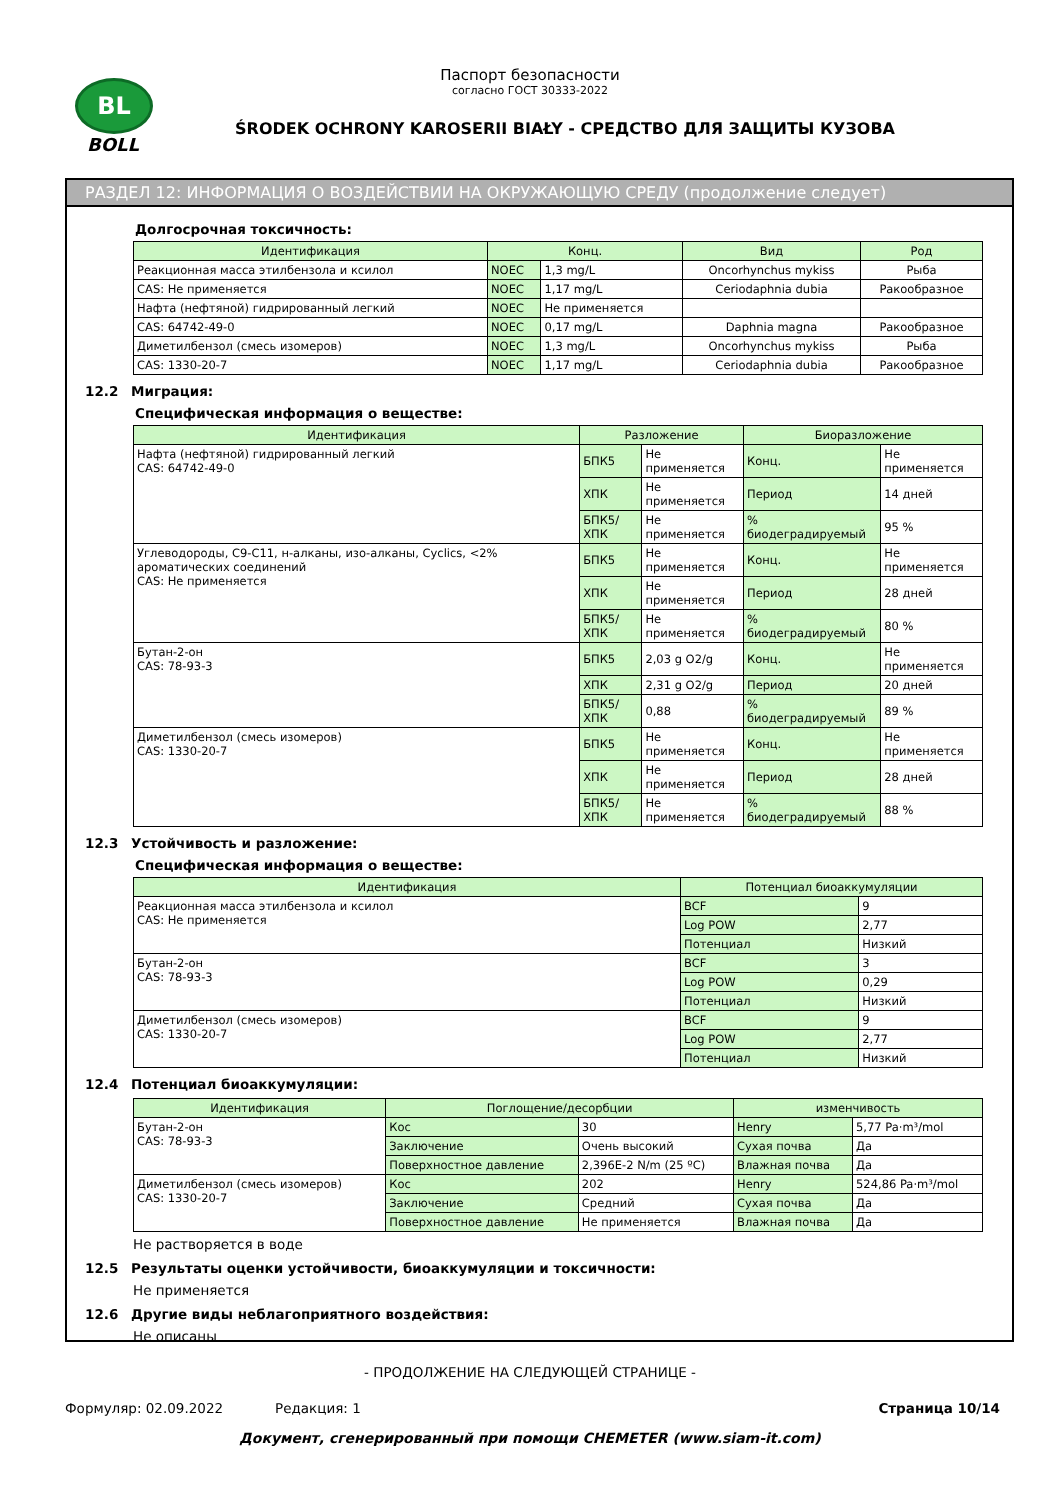BL
BOLL
Паспорт безопасности
согласно ГОСТ 30333-2022
ŚRODEK OCHRONY KAROSERII BIAŁY - СРЕДСТВО ДЛЯ ЗАЩИТЫ КУЗОВА
РАЗДЕЛ 12: ИНФОРМАЦИЯ О ВОЗДЕЙСТВИИ НА ОКРУЖАЮЩУЮ СРЕДУ (продолжение следует)
Долгосрочная токсичность:
| Идентификация | Конц. | | Вид | Род |
| --- | --- | --- | --- | --- |
| Реакционная масса этилбензола и ксилол | NOEC | 1,3 mg/L | Oncorhynchus mykiss | Рыба |
| CAS: Не применяется | NOEC | 1,17 mg/L | Ceriodaphnia dubia | Ракообразное |
| Нафта (нефтяной) гидрированный легкий | NOEC | Не применяется | | |
| CAS: 64742-49-0 | NOEC | 0,17 mg/L | Daphnia magna | Ракообразное |
| Диметилбензол (смесь изомеров) | NOEC | 1,3 mg/L | Oncorhynchus mykiss | Рыба |
| CAS: 1330-20-7 | NOEC | 1,17 mg/L | Ceriodaphnia dubia | Ракообразное |
12.2 Миграция:
Специфическая информация о веществе:
| Идентификация | Разложение | | Биоразложение | |
| --- | --- | --- | --- | --- |
| Нафта (нефтяной) гидрированный легкий CAS: 64742-49-0 | БПК5 | Не применяется | Конц. | Не применяется |
| | ХПК | Не применяется | Период | 14 дней |
| | БПК5/ХПК | Не применяется | % биодеградируемый | 95 % |
| Углеводороды, C9-C11, н-алканы, изо-алканы, Cyclics, <2% ароматических соединений CAS: Не применяется | БПК5 | Не применяется | Конц. | Не применяется |
| | ХПК | Не применяется | Период | 28 дней |
| | БПК5/ХПК | Не применяется | % биодеградируемый | 80 % |
| Бутан-2-он CAS: 78-93-3 | БПК5 | 2,03 g O2/g | Конц. | Не применяется |
| | ХПК | 2,31 g O2/g | Период | 20 дней |
| | БПК5/ХПК | 0,88 | % биодеградируемый | 89 % |
| Диметилбензол (смесь изомеров) CAS: 1330-20-7 | БПК5 | Не применяется | Конц. | Не применяется |
| | ХПК | Не применяется | Период | 28 дней |
| | БПК5/ХПК | Не применяется | % биодеградируемый | 88 % |
12.3 Устойчивость и разложение:
Специфическая информация о веществе:
| Идентификация | Потенциал биоаккумуляции | |
| --- | --- | --- |
| Реакционная масса этилбензола и ксилол CAS: Не применяется | BCF | 9 |
| | Log POW | 2,77 |
| | Потенциал | Низкий |
| Бутан-2-он CAS: 78-93-3 | BCF | 3 |
| | Log POW | 0,29 |
| | Потенциал | Низкий |
| Диметилбензол (смесь изомеров) CAS: 1330-20-7 | BCF | 9 |
| | Log POW | 2,77 |
| | Потенциал | Низкий |
12.4 Потенциал биоаккумуляции:
| Идентификация | Поглощение/десорбции | | изменчивость | |
| --- | --- | --- | --- | --- |
| Бутан-2-он CAS: 78-93-3 | Кос | 30 | Henry | 5,77 Pa·m³/mol |
| | Заключение | Очень высокий | Сухая почва | Да |
| | Поверхностное давление | 2,396E-2 N/m (25 ºC) | Влажная почва | Да |
| Диметилбензол (смесь изомеров) CAS: 1330-20-7 | Кос | 202 | Henry | 524,86 Pa·m³/mol |
| | Заключение | Средний | Сухая почва | Да |
| | Поверхностное давление | Не применяется | Влажная почва | Да |
Не растворяется в воде
12.5 Результаты оценки устойчивости, биоаккумуляции и токсичности:
Не применяется
12.6 Другие виды неблагоприятного воздействия:
Не описаны
- ПРОДОЛЖЕНИЕ НА СЛЕДУЮЩЕЙ СТРАНИЦЕ -
Формуляр: 02.09.2022 Редакция: 1 Страница 10/14
Документ, сгенерированный при помощи CHEMETER (www.siam-it.com)